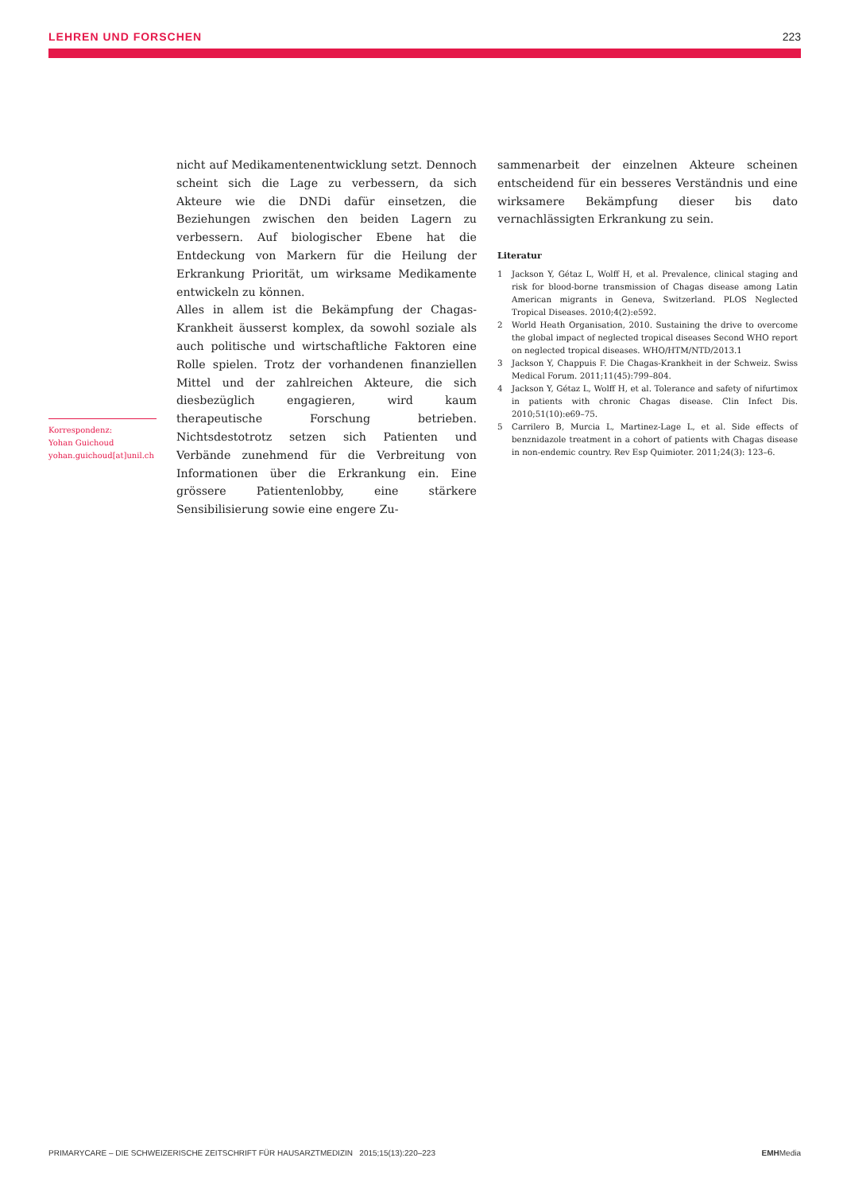LEHREN UND FORSCHEN 223
Korrespondenz:
Yohan Guichoud
yohan.guichoud[at]unil.ch
nicht auf Medikamentenentwicklung setzt. Dennoch scheint sich die Lage zu verbessern, da sich Akteure wie die DNDi dafür einsetzen, die Beziehungen zwischen den beiden Lagern zu verbessern. Auf biologischer Ebene hat die Entdeckung von Markern für die Heilung der Erkrankung Priorität, um wirksame Medikamente entwickeln zu können.
Alles in allem ist die Bekämpfung der Chagas-Krankheit äusserst komplex, da sowohl soziale als auch politische und wirtschaftliche Faktoren eine Rolle spielen. Trotz der vorhandenen finanziellen Mittel und der zahlreichen Akteure, die sich diesbezüglich engagieren, wird kaum therapeutische Forschung betrieben. Nichtsdestotrotz setzen sich Patienten und Verbände zunehmend für die Verbreitung von Informationen über die Erkrankung ein. Eine grössere Patientenlobby, eine stärkere Sensibilisierung sowie eine engere Zu-
sammenarbeit der einzelnen Akteure scheinen entscheidend für ein besseres Verständnis und eine wirksamere Bekämpfung dieser bis dato vernachlässigten Erkrankung zu sein.
Literatur
1 Jackson Y, Gétaz L, Wolff H, et al. Prevalence, clinical staging and risk for blood-borne transmission of Chagas disease among Latin American migrants in Geneva, Switzerland. PLOS Neglected Tropical Diseases. 2010;4(2):e592.
2 World Heath Organisation, 2010. Sustaining the drive to overcome the global impact of neglected tropical diseases Second WHO report on neglected tropical diseases. WHO/HTM/NTD/2013.1
3 Jackson Y, Chappuis F. Die Chagas-Krankheit in der Schweiz. Swiss Medical Forum. 2011;11(45):799–804.
4 Jackson Y, Gétaz L, Wolff H, et al. Tolerance and safety of nifurtimox in patients with chronic Chagas disease. Clin Infect Dis. 2010;51(10):e69–75.
5 Carrilero B, Murcia L, Martinez-Lage L, et al. Side effects of benznidazole treatment in a cohort of patients with Chagas disease in non-endemic country. Rev Esp Quimioter. 2011;24(3): 123–6.
PRIMARYCARE – DIE SCHWEIZERISCHE ZEITSCHRIFT FÜR HAUSARZTMEDIZIN 2015;15(13):220–223 EMHMedia